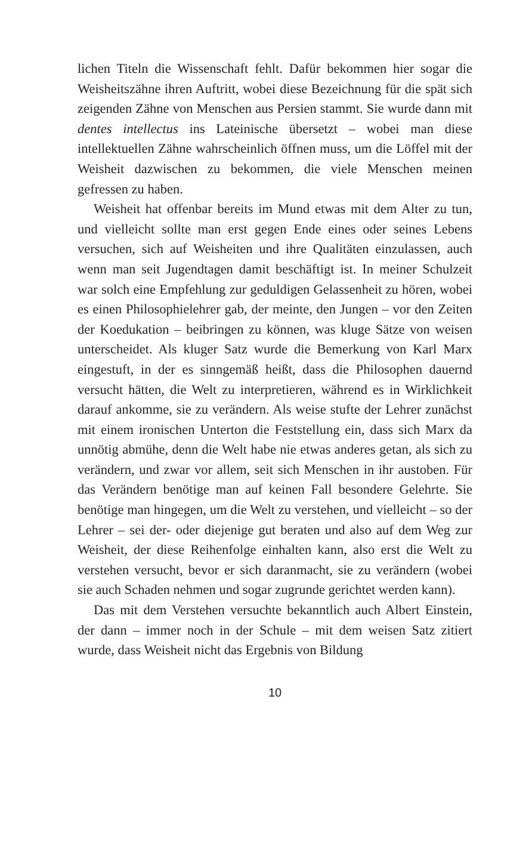lichen Titeln die Wissenschaft fehlt. Dafür bekommen hier sogar die Weisheitszähne ihren Auftritt, wobei diese Bezeichnung für die spät sich zeigenden Zähne von Menschen aus Persien stammt. Sie wurde dann mit dentes intellectus ins Lateinische übersetzt – wobei man diese intellektuellen Zähne wahrscheinlich öffnen muss, um die Löffel mit der Weisheit dazwischen zu bekommen, die viele Menschen meinen gefressen zu haben.
Weisheit hat offenbar bereits im Mund etwas mit dem Alter zu tun, und vielleicht sollte man erst gegen Ende eines oder seines Lebens versuchen, sich auf Weisheiten und ihre Qualitäten einzulassen, auch wenn man seit Jugendtagen damit beschäftigt ist. In meiner Schulzeit war solch eine Empfehlung zur geduldigen Gelassenheit zu hören, wobei es einen Philosophielehrer gab, der meinte, den Jungen – vor den Zeiten der Koedukation – beibringen zu können, was kluge Sätze von weisen unterscheidet. Als kluger Satz wurde die Bemerkung von Karl Marx eingestuft, in der es sinngemäß heißt, dass die Philosophen dauernd versucht hätten, die Welt zu interpretieren, während es in Wirklichkeit darauf ankomme, sie zu verändern. Als weise stufte der Lehrer zunächst mit einem ironischen Unterton die Feststellung ein, dass sich Marx da unnötig abmühe, denn die Welt habe nie etwas anderes getan, als sich zu verändern, und zwar vor allem, seit sich Menschen in ihr austoben. Für das Verändern benötige man auf keinen Fall besondere Gelehrte. Sie benötige man hingegen, um die Welt zu verstehen, und vielleicht – so der Lehrer – sei der- oder diejenige gut beraten und also auf dem Weg zur Weisheit, der diese Reihenfolge einhalten kann, also erst die Welt zu verstehen versucht, bevor er sich daranmacht, sie zu verändern (wobei sie auch Schaden nehmen und sogar zugrunde gerichtet werden kann).
Das mit dem Verstehen versuchte bekanntlich auch Albert Einstein, der dann – immer noch in der Schule – mit dem weisen Satz zitiert wurde, dass Weisheit nicht das Ergebnis von Bildung
10